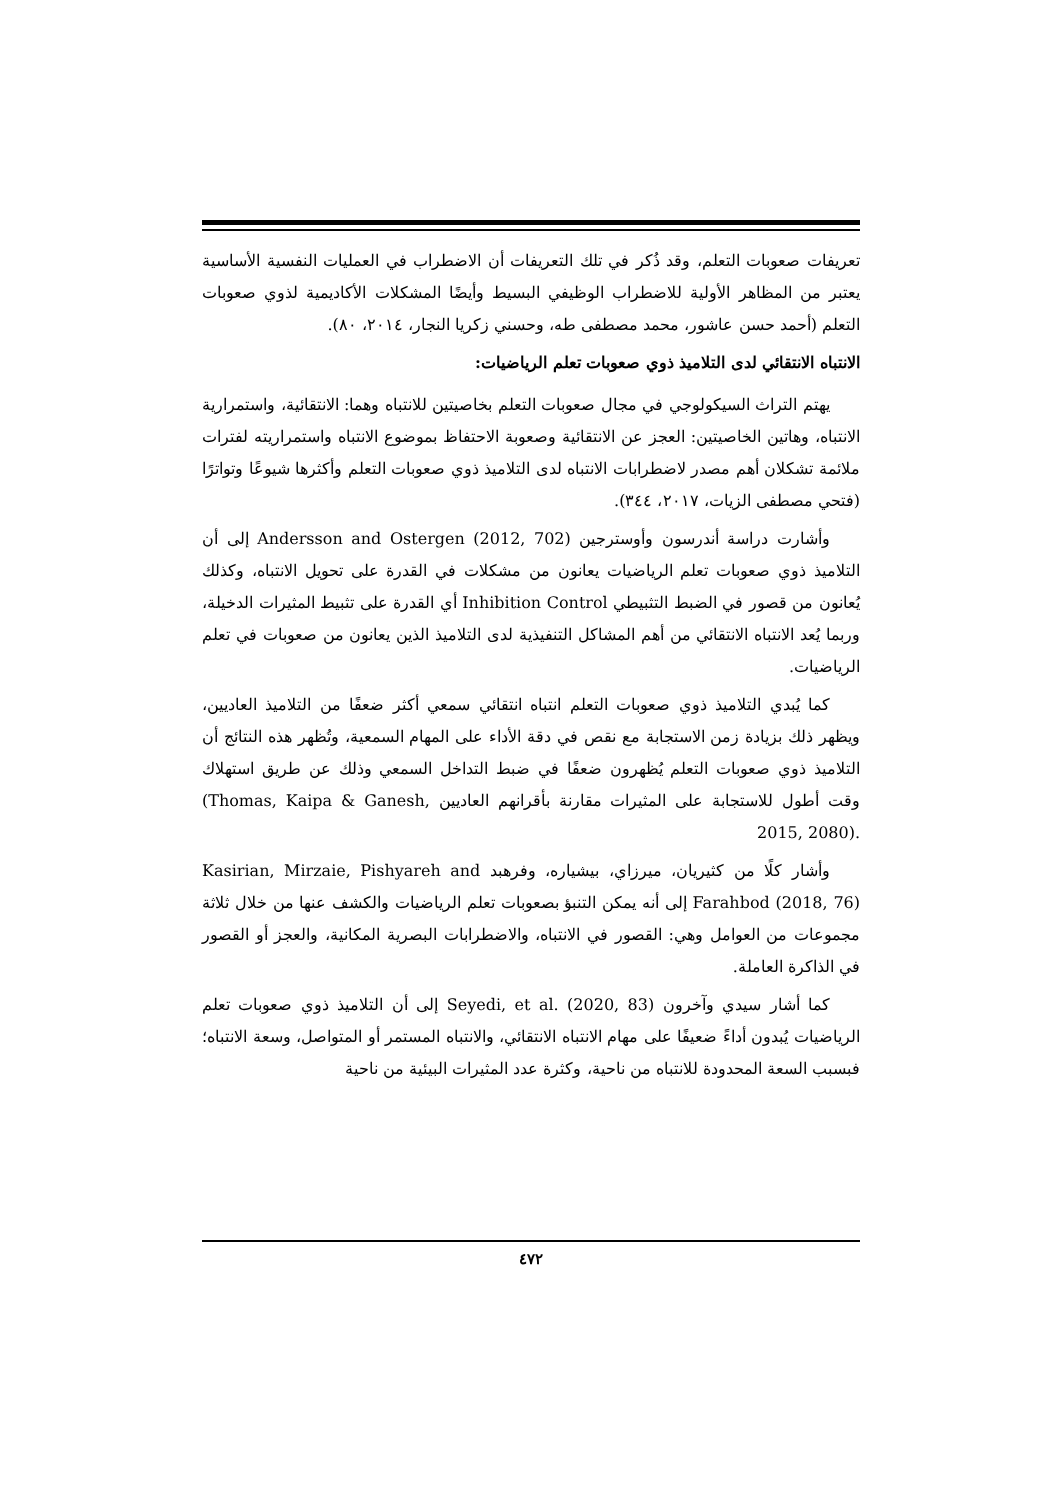تعريفات صعوبات التعلم، وقد ذُكر في تلك التعريفات أن الاضطراب في العمليات النفسية الأساسية يعتبر من المظاهر الأولية للاضطراب الوظيفي البسيط وأيضًا المشكلات الأكاديمية لذوي صعوبات التعلم (أحمد حسن عاشور، محمد مصطفى طه، وحسني زكريا النجار، ٢٠١٤، ٨٠).
الانتباه الانتقائي لدى التلاميذ ذوي صعوبات تعلم الرياضيات:
يهتم التراث السيكولوجي في مجال صعوبات التعلم بخاصيتين للانتباه وهما: الانتقائية، واستمرارية الانتباه، وهاتين الخاصيتين: العجز عن الانتقائية وصعوبة الاحتفاظ بموضوع الانتباه واستمراريته لفترات ملائمة تشكلان أهم مصدر لاضطرابات الانتباه لدى التلاميذ ذوي صعوبات التعلم وأكثرها شيوعًا وتواترًا (فتحي مصطفى الزيات، ٢٠١٧، ٣٤٤).
وأشارت دراسة أندرسون وأوسترجين Andersson and Ostergen (2012, 702) إلى أن التلاميذ ذوي صعوبات تعلم الرياضيات يعانون من مشكلات في القدرة على تحويل الانتباه، وكذلك يُعانون من قصور في الضبط التثبيطي Inhibition Control أي القدرة على تثبيط المثيرات الدخيلة، وربما يُعد الانتباه الانتقائي من أهم المشاكل التنفيذية لدى التلاميذ الذين يعانون من صعوبات في تعلم الرياضيات.
كما يُبدي التلاميذ ذوي صعوبات التعلم انتباه انتقائي سمعي أكثر ضعفًا من التلاميذ العاديين، ويظهر ذلك بزيادة زمن الاستجابة مع نقص في دقة الأداء على المهام السمعية، وتُظهر هذه النتائج أن التلاميذ ذوي صعوبات التعلم يُظهرون ضعفًا في ضبط التداخل السمعي وذلك عن طريق استهلاك وقت أطول للاستجابة على المثيرات مقارنة بأقرانهم العاديين (Thomas, Kaipa & Ganesh, 2015, 2080).
وأشار كلًا من كثيريان، ميرزاي، بيشياره، وفرهبد Kasirian, Mirzaie, Pishyareh and Farahbod (2018, 76) إلى أنه يمكن التنبؤ بصعوبات تعلم الرياضيات والكشف عنها من خلال ثلاثة مجموعات من العوامل وهي: القصور في الانتباه، والاضطرابات البصرية المكانية، والعجز أو القصور في الذاكرة العاملة.
كما أشار سيدي وآخرون Seyedi, et al. (2020, 83) إلى أن التلاميذ ذوي صعوبات تعلم الرياضيات يُبدون أداءً ضعيفًا على مهام الانتباه الانتقائي، والانتباه المستمر أو المتواصل، وسعة الانتباه؛ فبسبب السعة المحدودة للانتباه من ناحية، وكثرة عدد المثيرات البيئية من ناحية
٤٧٢